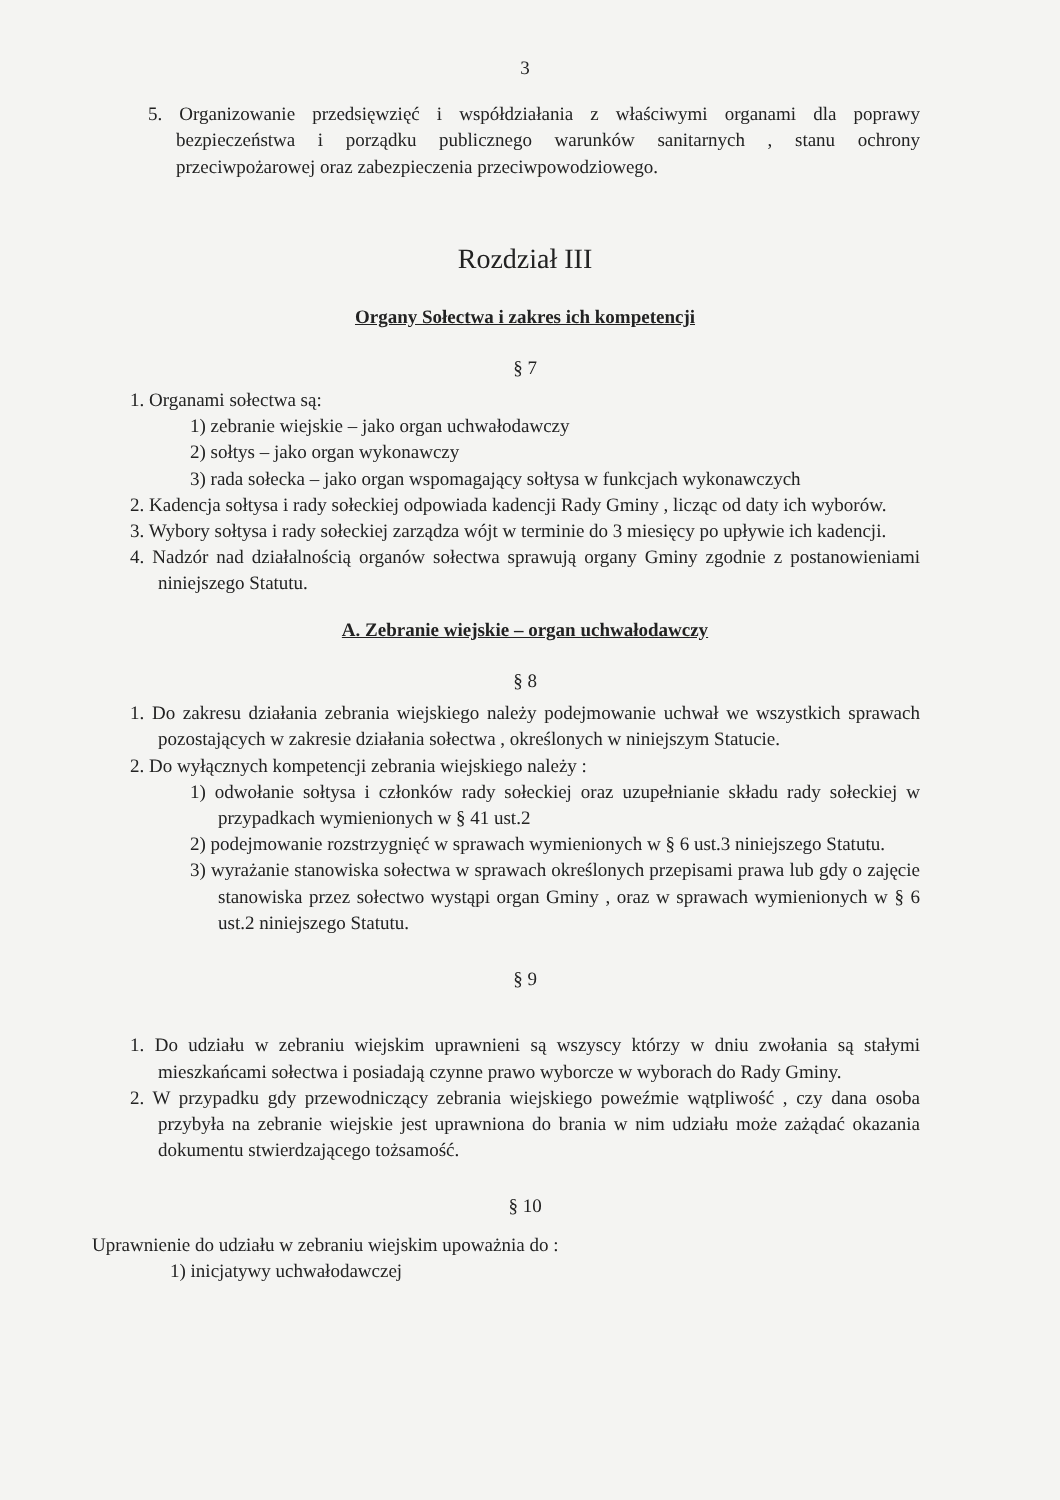3
5. Organizowanie przedsięwzięć i współdziałania z właściwymi organami dla poprawy bezpieczeństwa i porządku publicznego warunków sanitarnych , stanu ochrony przeciwpożarowej oraz zabezpieczenia przeciwpowodziowego.
Rozdział III
Organy Sołectwa i zakres ich kompetencji
§ 7
1. Organami sołectwa są:
1) zebranie wiejskie – jako organ uchwałodawczy
2) sołtys – jako organ wykonawczy
3) rada sołecka – jako organ wspomagający sołtysa w funkcjach wykonawczych
2. Kadencja sołtysa i rady sołeckiej odpowiada kadencji Rady Gminy , licząc od daty ich wyborów.
3. Wybory sołtysa i rady sołeckiej zarządza wójt w terminie do 3 miesięcy po upływie ich kadencji.
4. Nadzór nad działalnością organów sołectwa sprawują organy Gminy zgodnie z postanowieniami niniejszego Statutu.
A. Zebranie wiejskie – organ uchwałodawczy
§ 8
1. Do zakresu działania zebrania wiejskiego należy podejmowanie uchwał we wszystkich sprawach pozostających w zakresie działania sołectwa , określonych w niniejszym Statucie.
2. Do wyłącznych kompetencji zebrania wiejskiego należy :
1) odwołanie sołtysa i członków rady sołeckiej oraz uzupełnianie składu rady sołeckiej w przypadkach wymienionych w § 41 ust.2
2) podejmowanie rozstrzygnięć w sprawach wymienionych w § 6 ust.3 niniejszego Statutu.
3) wyrażanie stanowiska sołectwa w sprawach określonych przepisami prawa lub gdy o zajęcie stanowiska przez sołectwo wystąpi organ Gminy , oraz w sprawach wymienionych w § 6 ust.2 niniejszego Statutu.
§ 9
1. Do udziału w zebraniu wiejskim uprawnieni są wszyscy którzy w dniu zwołania są stałymi mieszkańcami sołectwa i posiadają czynne prawo wyborcze w wyborach do Rady Gminy.
2. W przypadku gdy przewodniczący zebrania wiejskiego poweźmie wątpliwość , czy dana osoba przybyła na zebranie wiejskie jest uprawniona do brania w nim udziału może zażądać okazania dokumentu stwierdzającego tożsamość.
§ 10
Uprawnienie do udziału w zebraniu wiejskim upoważnia do :
1) inicjatywy uchwałodawczej